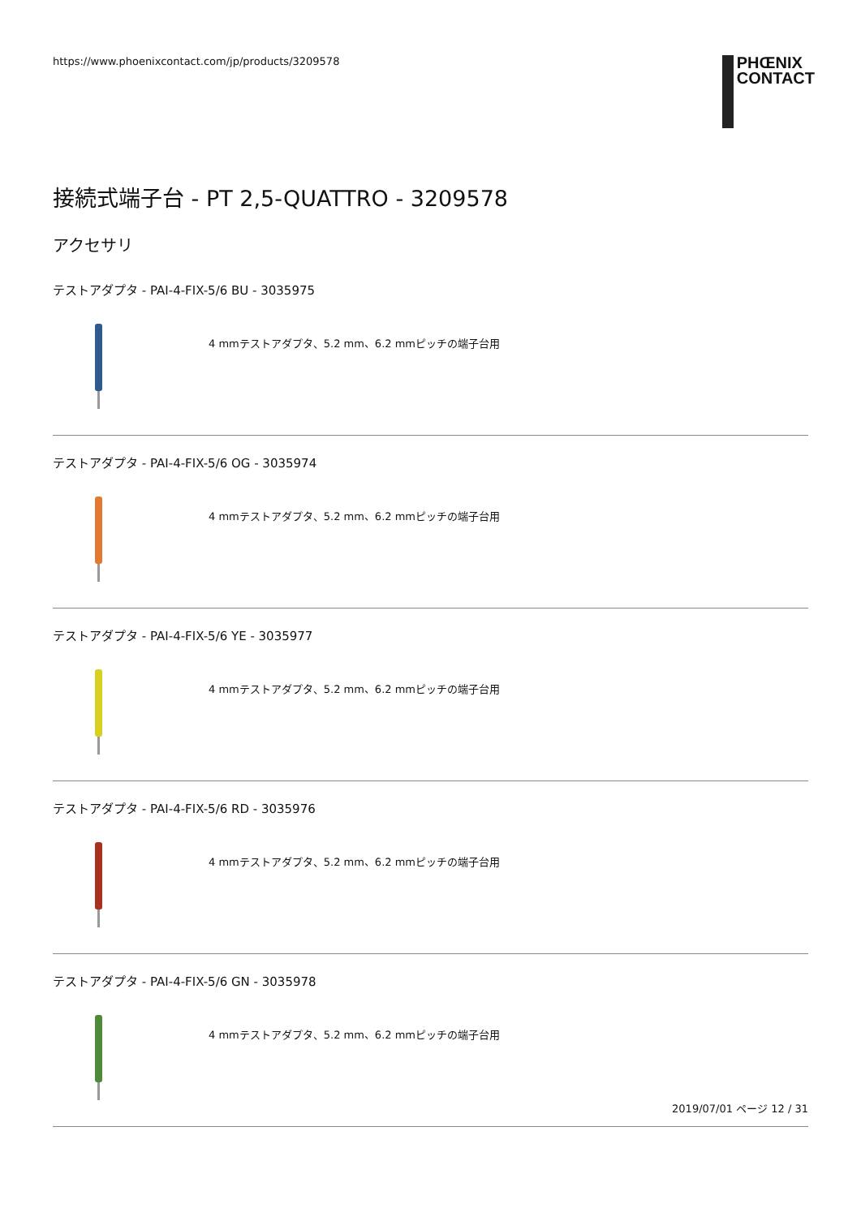https://www.phoenixcontact.com/jp/products/3209578
PHŒNIX
CONTACT
接続式端子台 - PT 2,5-QUATTRO - 3209578
アクセサリ
テストアダプタ - PAI-4-FIX-5/6 BU - 3035975
4 mmテストアダプタ、5.2 mm、6.2 mmピッチの端子台用
テストアダプタ - PAI-4-FIX-5/6 OG - 3035974
4 mmテストアダプタ、5.2 mm、6.2 mmピッチの端子台用
テストアダプタ - PAI-4-FIX-5/6 YE - 3035977
4 mmテストアダプタ、5.2 mm、6.2 mmピッチの端子台用
テストアダプタ - PAI-4-FIX-5/6 RD - 3035976
4 mmテストアダプタ、5.2 mm、6.2 mmピッチの端子台用
テストアダプタ - PAI-4-FIX-5/6 GN - 3035978
4 mmテストアダプタ、5.2 mm、6.2 mmピッチの端子台用
2019/07/01 ページ 12 / 31